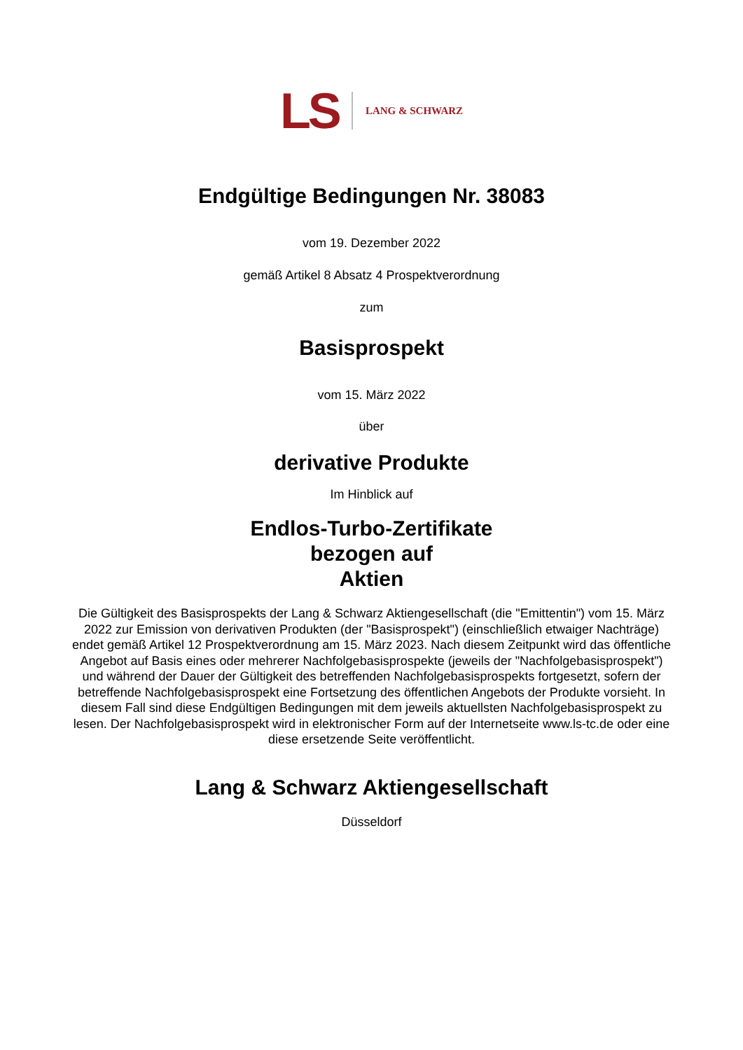LS LANG & SCHWARZ
Endgültige Bedingungen Nr. 38083
vom 19. Dezember 2022
gemäß Artikel 8 Absatz 4 Prospektverordnung
zum
Basisprospekt
vom 15. März 2022
über
derivative Produkte
Im Hinblick auf
Endlos-Turbo-Zertifikate
bezogen auf
Aktien
Die Gültigkeit des Basisprospekts der Lang & Schwarz Aktiengesellschaft (die "Emittentin") vom 15. März 2022 zur Emission von derivativen Produkten (der "Basisprospekt") (einschließlich etwaiger Nachträge) endet gemäß Artikel 12 Prospektverordnung am 15. März 2023. Nach diesem Zeitpunkt wird das öffentliche Angebot auf Basis eines oder mehrerer Nachfolgebasisprospekte (jeweils der "Nachfolgebasisprospekt") und während der Dauer der Gültigkeit des betreffenden Nachfolgebasisprospekts fortgesetzt, sofern der betreffende Nachfolgebasisprospekt eine Fortsetzung des öffentlichen Angebots der Produkte vorsieht. In diesem Fall sind diese Endgültigen Bedingungen mit dem jeweils aktuellsten Nachfolgebasisprospekt zu lesen. Der Nachfolgebasisprospekt wird in elektronischer Form auf der Internetseite www.ls-tc.de oder eine diese ersetzende Seite veröffentlicht.
Lang & Schwarz Aktiengesellschaft
Düsseldorf